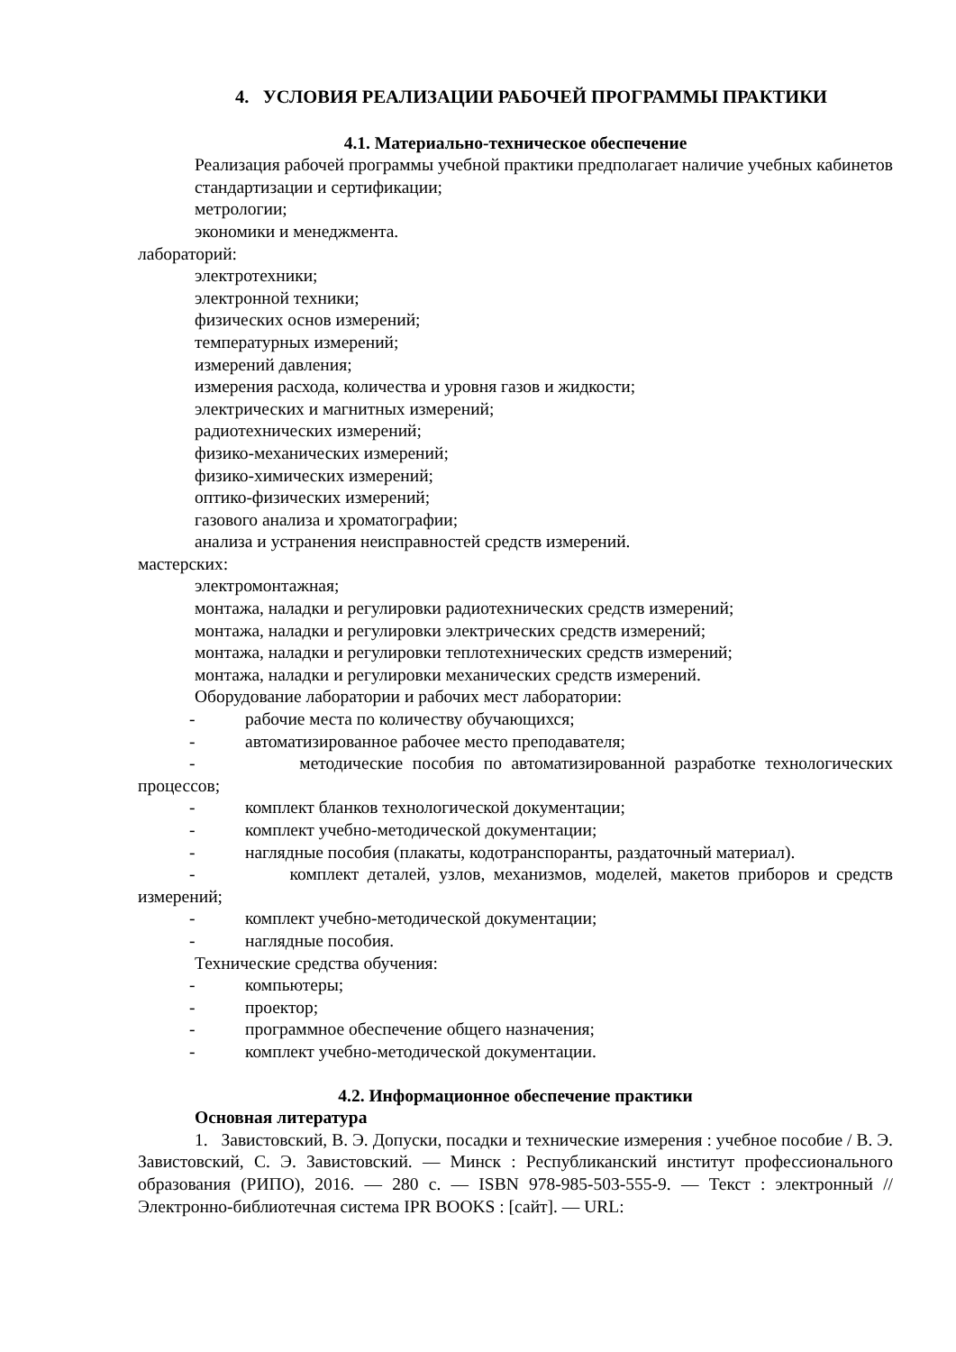4. УСЛОВИЯ РЕАЛИЗАЦИИ РАБОЧЕЙ ПРОГРАММЫ ПРАКТИКИ
4.1. Материально-техническое обеспечение
Реализация рабочей программы учебной практики предполагает наличие учебных кабинетов
стандартизации и сертификации;
метрологии;
экономики и менеджмента.
лабораторий:
электротехники;
электронной техники;
физических основ измерений;
температурных измерений;
измерений давления;
измерения расхода, количества и уровня газов и жидкости;
электрических и магнитных измерений;
радиотехнических измерений;
физико-механических измерений;
физико-химических измерений;
оптико-физических измерений;
газового анализа и хроматографии;
анализа и устранения неисправностей средств измерений.
мастерских:
электромонтажная;
монтажа, наладки и регулировки радиотехнических средств измерений;
монтажа, наладки и регулировки электрических средств измерений;
монтажа, наладки и регулировки теплотехнических средств измерений;
монтажа, наладки и регулировки механических средств измерений.
Оборудование лаборатории и рабочих мест лаборатории:
- рабочие места по количеству обучающихся;
- автоматизированное рабочее место преподавателя;
- методические пособия по автоматизированной разработке технологических процессов;
- комплект бланков технологической документации;
- комплект учебно-методической документации;
- наглядные пособия (плакаты, кодотранспоранты, раздаточный материал).
- комплект деталей, узлов, механизмов, моделей, макетов приборов и средств измерений;
- комплект учебно-методической документации;
- наглядные пособия.
Технические средства обучения:
- компьютеры;
- проектор;
- программное обеспечение общего назначения;
- комплект учебно-методической документации.
4.2. Информационное обеспечение практики
Основная литература
1. Завистовский, В. Э. Допуски, посадки и технические измерения : учебное пособие / В. Э. Завистовский, С. Э. Завистовский. — Минск : Республиканский институт профессионального образования (РИПО), 2016. — 280 с. — ISBN 978-985-503-555-9. — Текст : электронный // Электронно-библиотечная система IPR BOOKS : [сайт]. — URL: